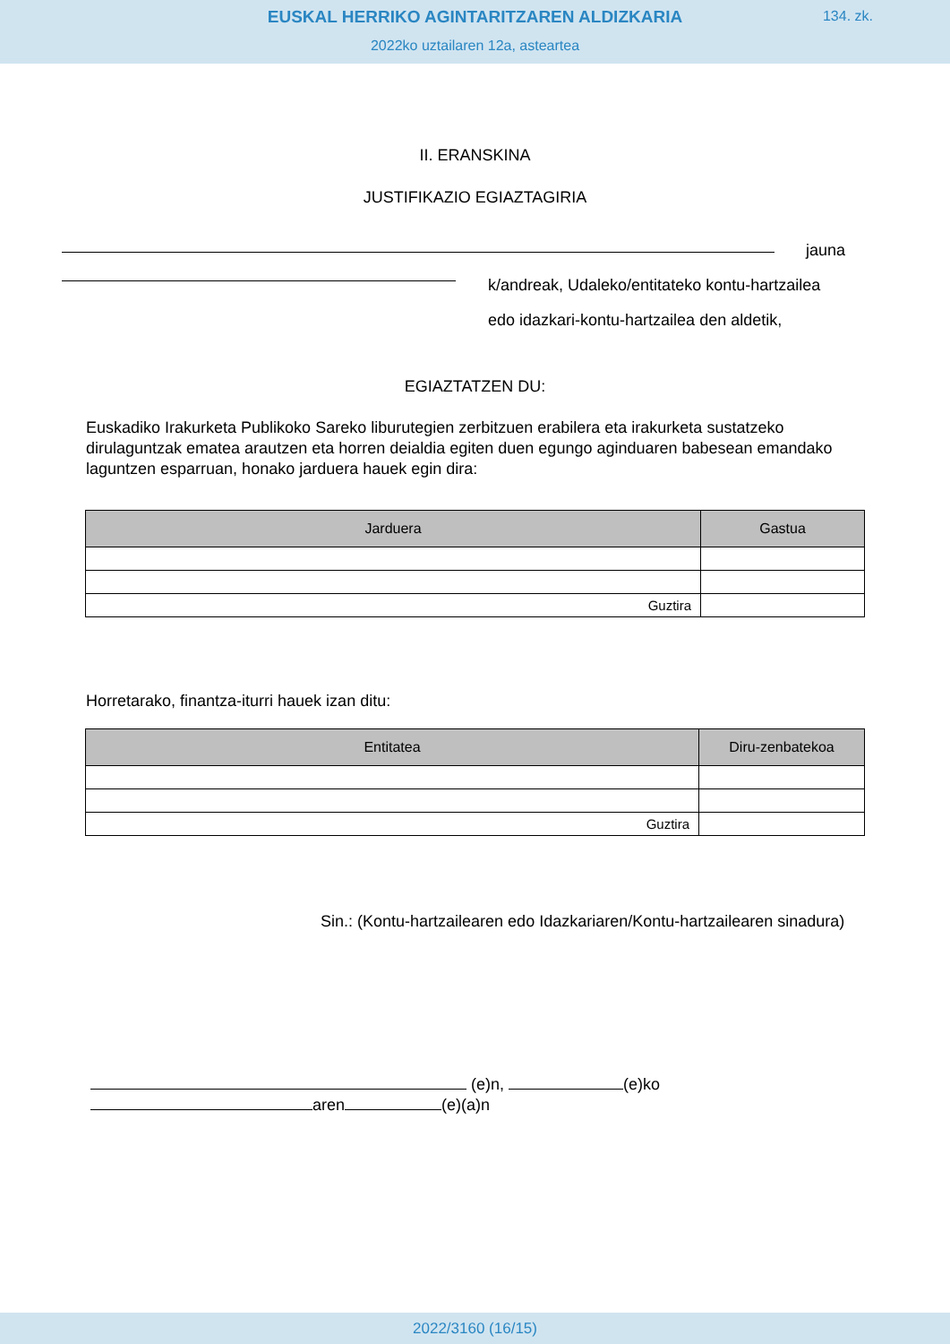EUSKAL HERRIKO AGINTARITZAREN ALDIZKARIA
134. zk.
2022ko uztailaren 12a, asteartea
II. ERANSKINA
JUSTIFIKAZIO EGIAZTAGIRIA
jauna
k/andreak, Udaleko/entitateko kontu-hartzailea
edo idazkari-kontu-hartzailea den aldetik,
EGIAZTATZEN DU:
Euskadiko Irakurketa Publikoko Sareko liburutegien zerbitzuen erabilera eta irakurketa sustatzeko dirulaguntzak ematea arautzen eta horren deialdia egiten duen egungo aginduaren babesean emandako laguntzen esparruan, honako jarduera hauek egin dira:
| Jarduera | Gastua |
| --- | --- |
| Guztira | |
Horretarako, finantza-iturri hauek izan ditu:
| Entitatea | Diru-zenbatekoa |
| --- | --- |
| Guztira | |
Sin.: (Kontu-hartzailearen edo Idazkariaren/Kontu-hartzailearen sinadura)
(e)n, (e)ko
aren (e)(a)n
2022/3160 (16/15)